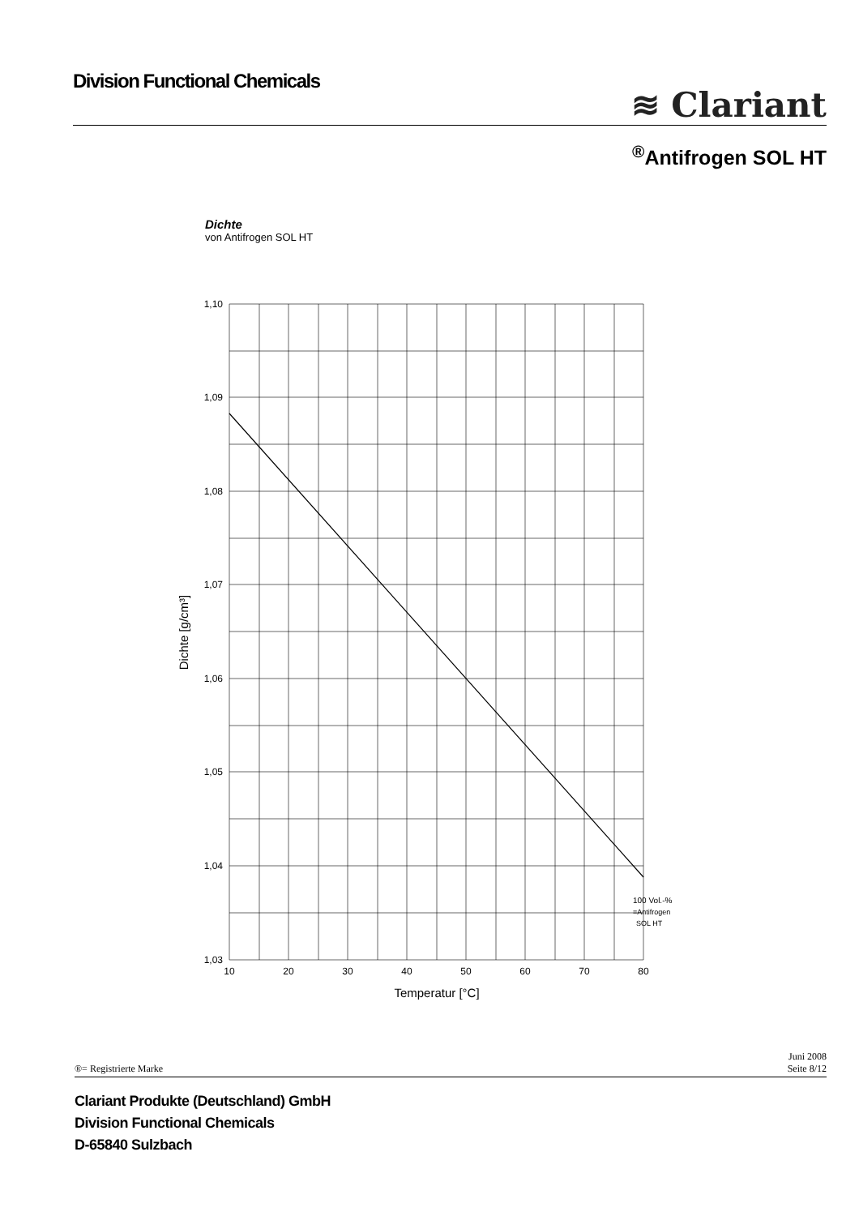Division Functional Chemicals
≋ Clariant
<sup>®</sup>Antifrogen SOL HT
Dichte
von Antifrogen SOL HT
1,10
1,09
1,08
1,07
1,06
1,05
1,04
1,03
10
20
30
40
50
60
70
80
Temperatur [°C]
Dichte [g/cm³]
100 Vol.-%
=Antifrogen
SOL HT
®= Registrierte Marke
Juni 2008
Seite 8/12
Clariant Produkte (Deutschland) GmbH
Division Functional Chemicals
D-65840 Sulzbach